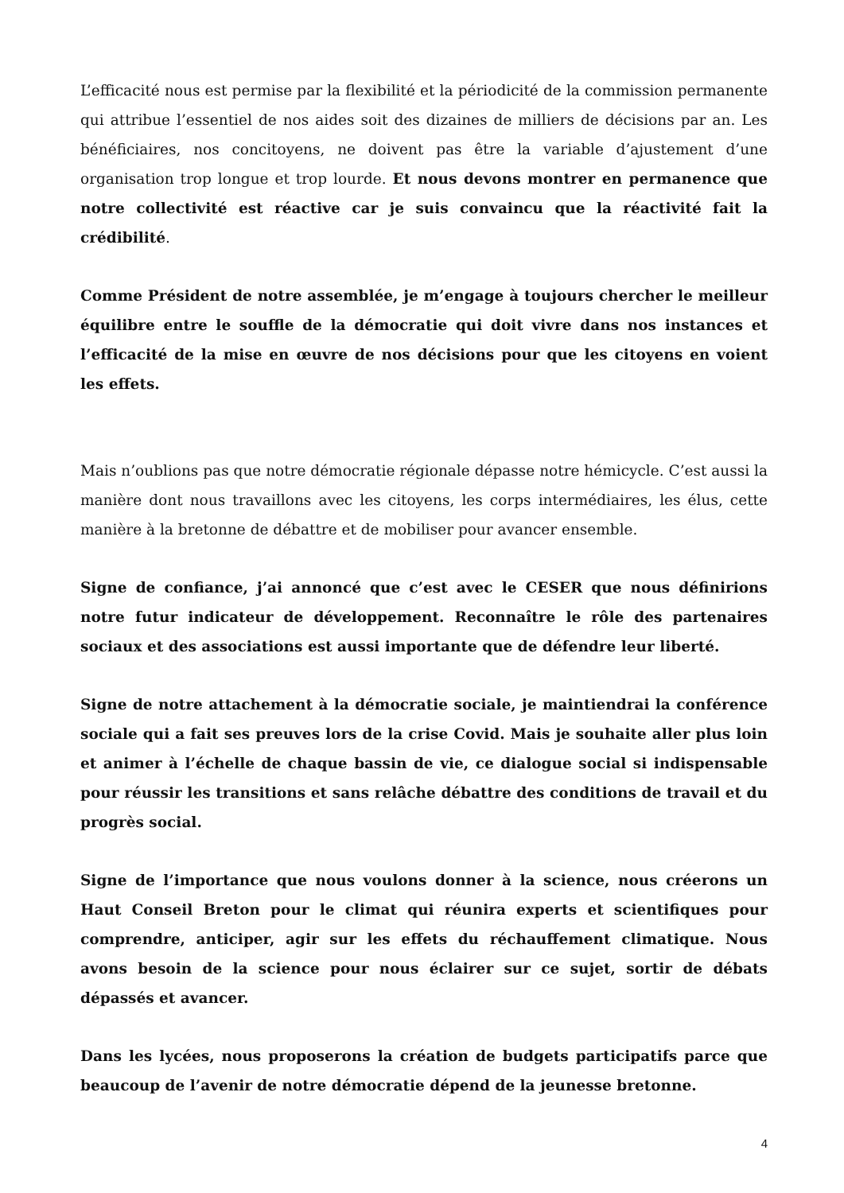L’efficacité nous est permise par la flexibilité et la périodicité de la commission permanente qui attribue l’essentiel de nos aides soit des dizaines de milliers de décisions par an. Les bénéficiaires, nos concitoyens, ne doivent pas être la variable d’ajustement d’une organisation trop longue et trop lourde. Et nous devons montrer en permanence que notre collectivité est réactive car je suis convaincu que la réactivité fait la crédibilité.
Comme Président de notre assemblée, je m’engage à toujours chercher le meilleur équilibre entre le souffle de la démocratie qui doit vivre dans nos instances et l’efficacité de la mise en œuvre de nos décisions pour que les citoyens en voient les effets.
Mais n’oublions pas que notre démocratie régionale dépasse notre hémicycle. C’est aussi la manière dont nous travaillons avec les citoyens, les corps intermédiaires, les élus, cette manière à la bretonne de débattre et de mobiliser pour avancer ensemble.
Signe de confiance, j’ai annoncé que c’est avec le CESER que nous définirions notre futur indicateur de développement. Reconnaître le rôle des partenaires sociaux et des associations est aussi importante que de défendre leur liberté.
Signe de notre attachement à la démocratie sociale, je maintiendrai la conférence sociale qui a fait ses preuves lors de la crise Covid. Mais je souhaite aller plus loin et animer à l’échelle de chaque bassin de vie, ce dialogue social si indispensable pour réussir les transitions et sans relâche débattre des conditions de travail et du progrès social.
Signe de l’importance que nous voulons donner à la science, nous créerons un Haut Conseil Breton pour le climat qui réunira experts et scientifiques pour comprendre, anticiper, agir sur les effets du réchauffement climatique. Nous avons besoin de la science pour nous éclairer sur ce sujet, sortir de débats dépassés et avancer.
Dans les lycées, nous proposerons la création de budgets participatifs parce que beaucoup de l’avenir de notre démocratie dépend de la jeunesse bretonne.
4